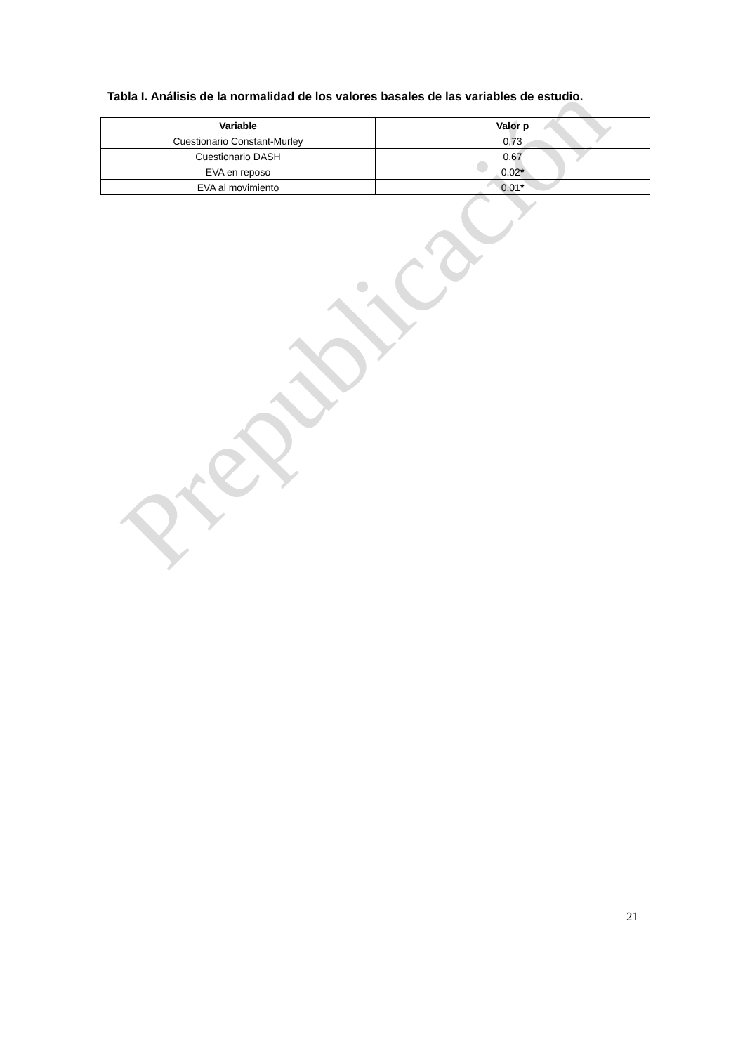Tabla I. Análisis de la normalidad de los valores basales de las variables de estudio.
| Variable | Valor p |
| --- | --- |
| Cuestionario Constant-Murley | 0,73 |
| Cuestionario DASH | 0,67 |
| EVA en reposo | 0,02 * |
| EVA al movimiento | 0,01 * |
Prepublicación
21